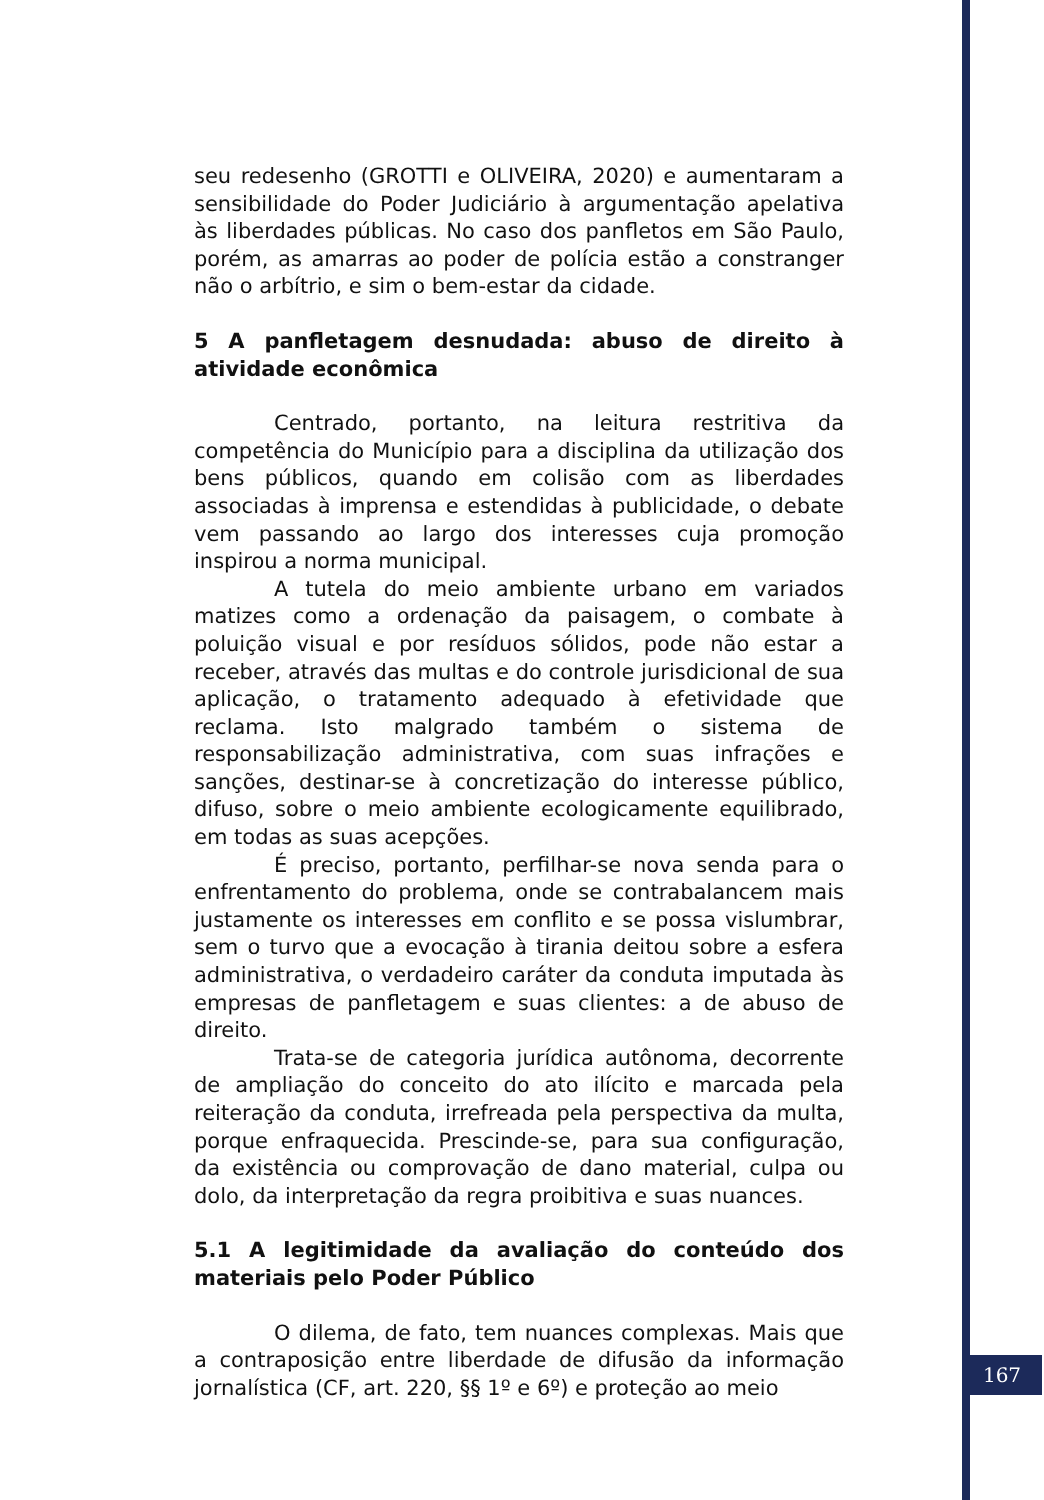seu redesenho (GROTTI e OLIVEIRA, 2020) e aumentaram a sensibilidade do Poder Judiciário à argumentação apelativa às liberdades públicas. No caso dos panfletos em São Paulo, porém, as amarras ao poder de polícia estão a constranger não o arbítrio, e sim o bem-estar da cidade.
5 A panfletagem desnudada: abuso de direito à atividade econômica
Centrado, portanto, na leitura restritiva da competência do Município para a disciplina da utilização dos bens públicos, quando em colisão com as liberdades associadas à imprensa e estendidas à publicidade, o debate vem passando ao largo dos interesses cuja promoção inspirou a norma municipal.
A tutela do meio ambiente urbano em variados matizes como a ordenação da paisagem, o combate à poluição visual e por resíduos sólidos, pode não estar a receber, através das multas e do controle jurisdicional de sua aplicação, o tratamento adequado à efetividade que reclama. Isto malgrado também o sistema de responsabilização administrativa, com suas infrações e sanções, destinar-se à concretização do interesse público, difuso, sobre o meio ambiente ecologicamente equilibrado, em todas as suas acepções.
É preciso, portanto, perfilhar-se nova senda para o enfrentamento do problema, onde se contrabalancem mais justamente os interesses em conflito e se possa vislumbrar, sem o turvo que a evocação à tirania deitou sobre a esfera administrativa, o verdadeiro caráter da conduta imputada às empresas de panfletagem e suas clientes: a de abuso de direito.
Trata-se de categoria jurídica autônoma, decorrente de ampliação do conceito do ato ilícito e marcada pela reiteração da conduta, irrefreada pela perspectiva da multa, porque enfraquecida. Prescinde-se, para sua configuração, da existência ou comprovação de dano material, culpa ou dolo, da interpretação da regra proibitiva e suas nuances.
5.1 A legitimidade da avaliação do conteúdo dos materiais pelo Poder Público
O dilema, de fato, tem nuances complexas. Mais que a contraposição entre liberdade de difusão da informação jornalística (CF, art. 220, §§ 1º e 6º) e proteção ao meio
167